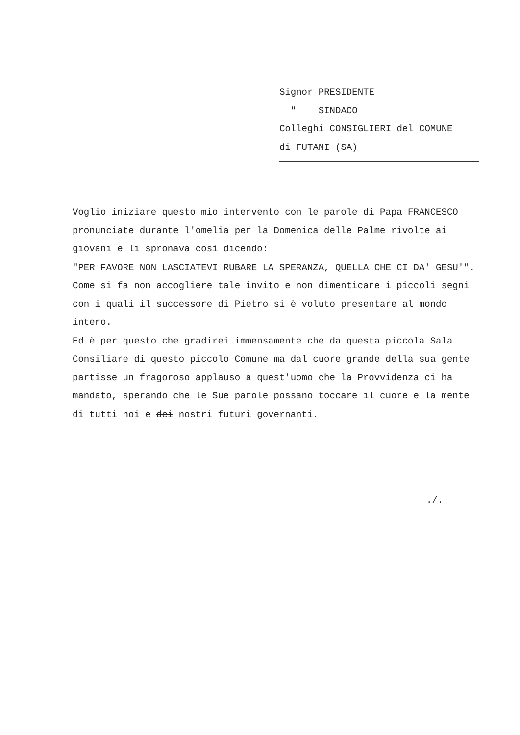Signor PRESIDENTE
" SINDACO
Colleghi CONSIGLIERI del COMUNE
di FUTANI (SA)
Voglio iniziare questo mio intervento con le parole di Papa FRANCESCO pronunciate durante l'omelia per la Domenica delle Palme rivolte ai giovani e li spronava così dicendo:
"PER FAVORE NON LASCIATEVI RUBARE LA SPERANZA, QUELLA CHE CI DA' GESU'".
Come si fa non accogliere tale invito e non dimenticare i piccoli segni con i quali il successore di Pietro si è voluto presentare al mondo intero.
Ed è per questo che gradirei immensamente che da questa piccola Sala Consiliare di questo piccolo Comune ma dal cuore grande della sua gente partisse un fragoroso applauso a quest'uomo che la Provvidenza ci ha mandato, sperando che le Sue parole possano toccare il cuore e la mente di tutti noi e dei nostri futuri governanti.
./.